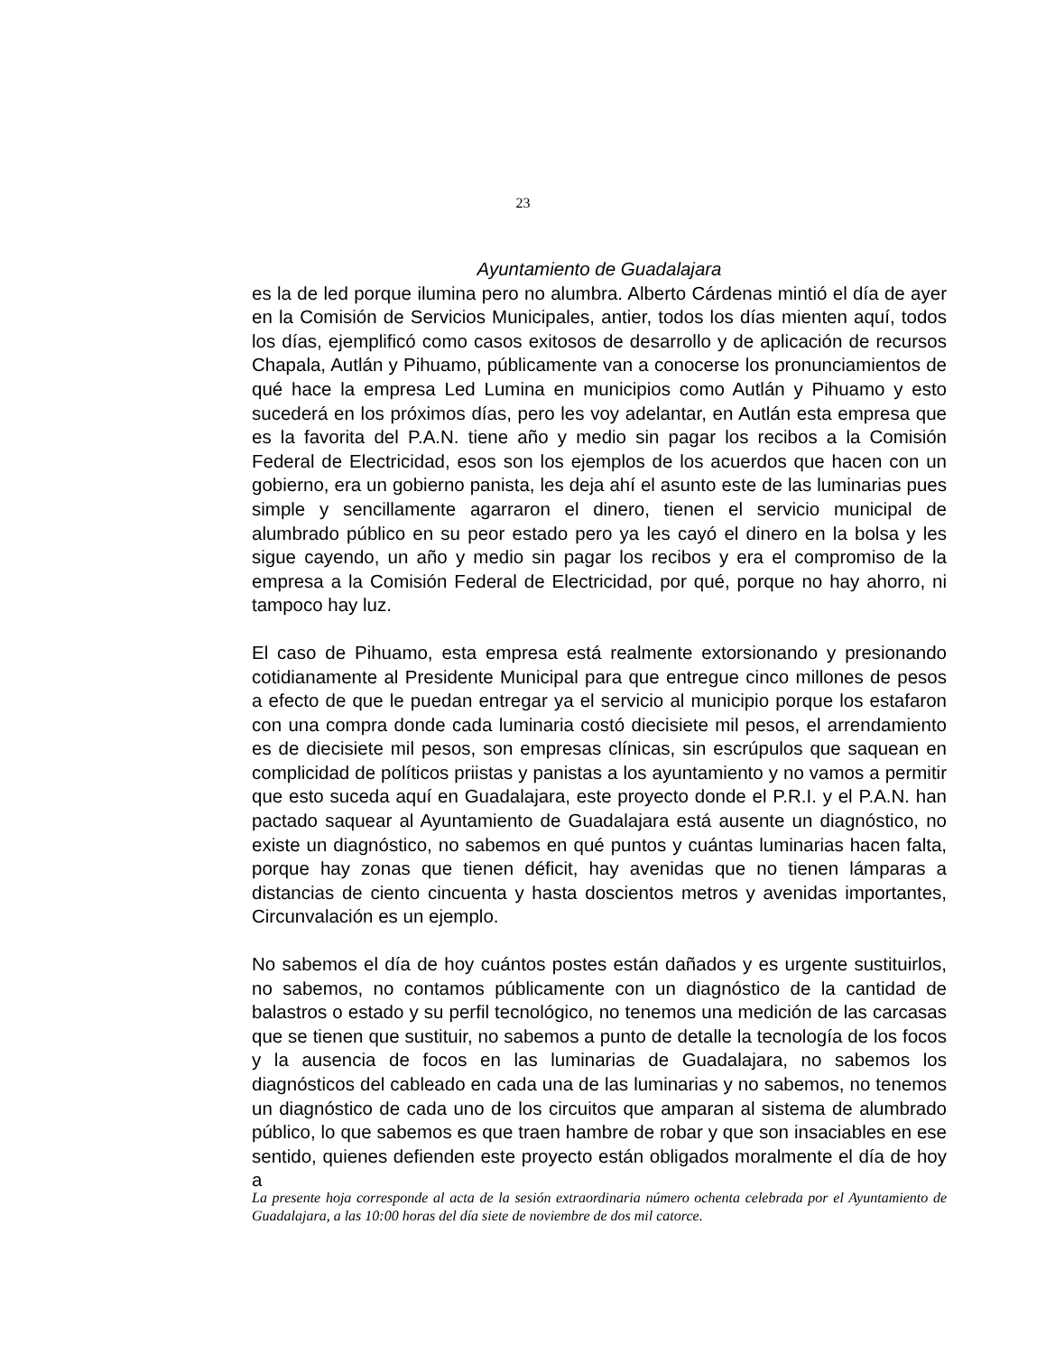23
Ayuntamiento de Guadalajara
es la de led porque ilumina pero no alumbra. Alberto Cárdenas mintió el día de ayer en la Comisión de Servicios Municipales, antier, todos los días mienten aquí, todos los días, ejemplificó como casos exitosos de desarrollo y de aplicación de recursos Chapala, Autlán y Pihuamo, públicamente van a conocerse los pronunciamientos de qué hace la empresa Led Lumina en municipios como Autlán y Pihuamo y esto sucederá en los próximos días, pero les voy adelantar, en Autlán esta empresa que es la favorita del P.A.N. tiene año y medio sin pagar los recibos a la Comisión Federal de Electricidad, esos son los ejemplos de los acuerdos que hacen con un gobierno, era un gobierno panista, les deja ahí el asunto este de las luminarias pues simple y sencillamente agarraron el dinero, tienen el servicio municipal de alumbrado público en su peor estado pero ya les cayó el dinero en la bolsa y les sigue cayendo, un año y medio sin pagar los recibos y era el compromiso de la empresa a la Comisión Federal de Electricidad, por qué, porque no hay ahorro, ni tampoco hay luz.
El caso de Pihuamo, esta empresa está realmente extorsionando y presionando cotidianamente al Presidente Municipal para que entregue cinco millones de pesos a efecto de que le puedan entregar ya el servicio al municipio porque los estafaron con una compra donde cada luminaria costó diecisiete mil pesos, el arrendamiento es de diecisiete mil pesos, son empresas clínicas, sin escrúpulos que saquean en complicidad de políticos priistas y panistas a los ayuntamiento y no vamos a permitir que esto suceda aquí en Guadalajara, este proyecto donde el P.R.I. y el P.A.N. han pactado saquear al Ayuntamiento de Guadalajara está ausente un diagnóstico, no existe un diagnóstico, no sabemos en qué puntos y cuántas luminarias hacen falta, porque hay zonas que tienen déficit, hay avenidas que no tienen lámparas a distancias de ciento cincuenta y hasta doscientos metros y avenidas importantes, Circunvalación es un ejemplo.
No sabemos el día de hoy cuántos postes están dañados y es urgente sustituirlos, no sabemos, no contamos públicamente con un diagnóstico de la cantidad de balastros o estado y su perfil tecnológico, no tenemos una medición de las carcasas que se tienen que sustituir, no sabemos a punto de detalle la tecnología de los focos y la ausencia de focos en las luminarias de Guadalajara, no sabemos los diagnósticos del cableado en cada una de las luminarias y no sabemos, no tenemos un diagnóstico de cada uno de los circuitos que amparan al sistema de alumbrado público, lo que sabemos es que traen hambre de robar y que son insaciables en ese sentido, quienes defienden este proyecto están obligados moralmente el día de hoy a
La presente hoja corresponde al acta de la sesión extraordinaria número ochenta celebrada por el Ayuntamiento de Guadalajara, a las 10:00 horas del día siete de noviembre de dos mil catorce.